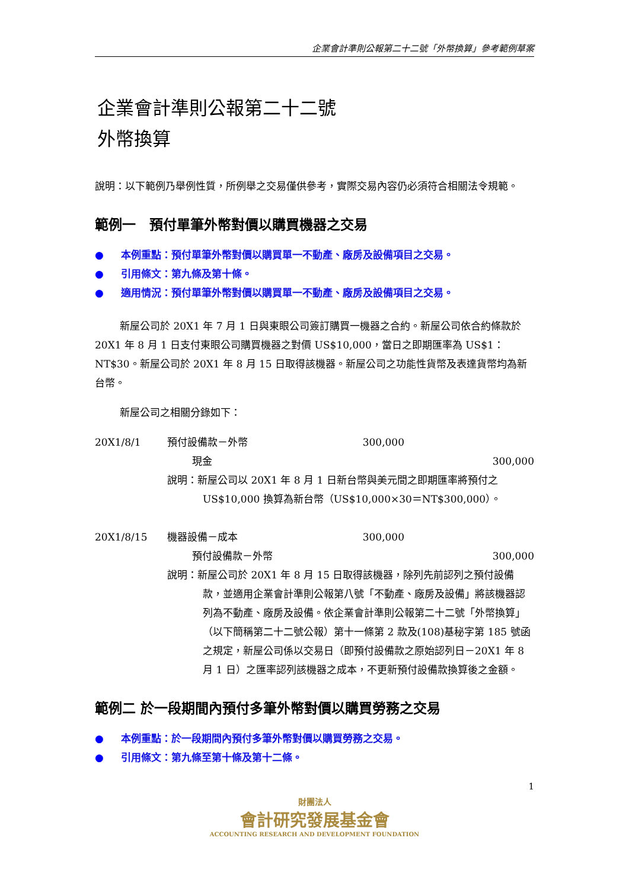企業會計準則公報第二十二號「外幣換算」參考範例草案
企業會計準則公報第二十二號
外幣換算
說明：以下範例乃舉例性質，所例舉之交易僅供參考，實際交易內容仍必須符合相關法令規範。
範例一　預付單筆外幣對價以購買機器之交易
● 本例重點：預付單筆外幣對價以購買單一不動產、廠房及設備項目之交易。
● 引用條文：第九條及第十條。
● 適用情況：預付單筆外幣對價以購買單一不動產、廠房及設備項目之交易。
新屋公司於 20X1 年 7 月 1 日與東眼公司簽訂購買一機器之合約。新屋公司依合約條款於 20X1 年 8 月 1 日支付東眼公司購買機器之對價 US$10,000，當日之即期匯率為 US$1：NT$30。新屋公司於 20X1 年 8 月 15 日取得該機器。新屋公司之功能性貨幣及表達貨幣均為新台幣。
新屋公司之相關分錄如下：
20X1/8/1 預付設備款－外幣 300,000
現金 300,000
說明：新屋公司以 20X1 年 8 月 1 日新台幣與美元間之即期匯率將預付之 US$10,000 換算為新台幣（US$10,000×30＝NT$300,000）。
20X1/8/15 機器設備－成本 300,000
預付設備款－外幣 300,000
說明：新屋公司於 20X1 年 8 月 15 日取得該機器，除列先前認列之預付設備款，並適用企業會計準則公報第八號「不動產、廠房及設備」將該機器認列為不動產、廠房及設備。依企業會計準則公報第二十二號「外幣換算」（以下簡稱第二十二號公報）第十一條第 2 款及(108)基秘字第 185 號函之規定，新屋公司係以交易日（即預付設備款之原始認列日－20X1 年 8 月 1 日）之匯率認列該機器之成本，不更新預付設備款換算後之金額。
範例二 於一段期間內預付多筆外幣對價以購買勞務之交易
● 本例重點：於一段期間內預付多筆外幣對價以購買勞務之交易。
● 引用條文：第九條至第十條及第十二條。
1
財團法人
會計研究發展基金會
ACCOUNTING RESEARCH AND DEVELOPMENT FOUNDATION